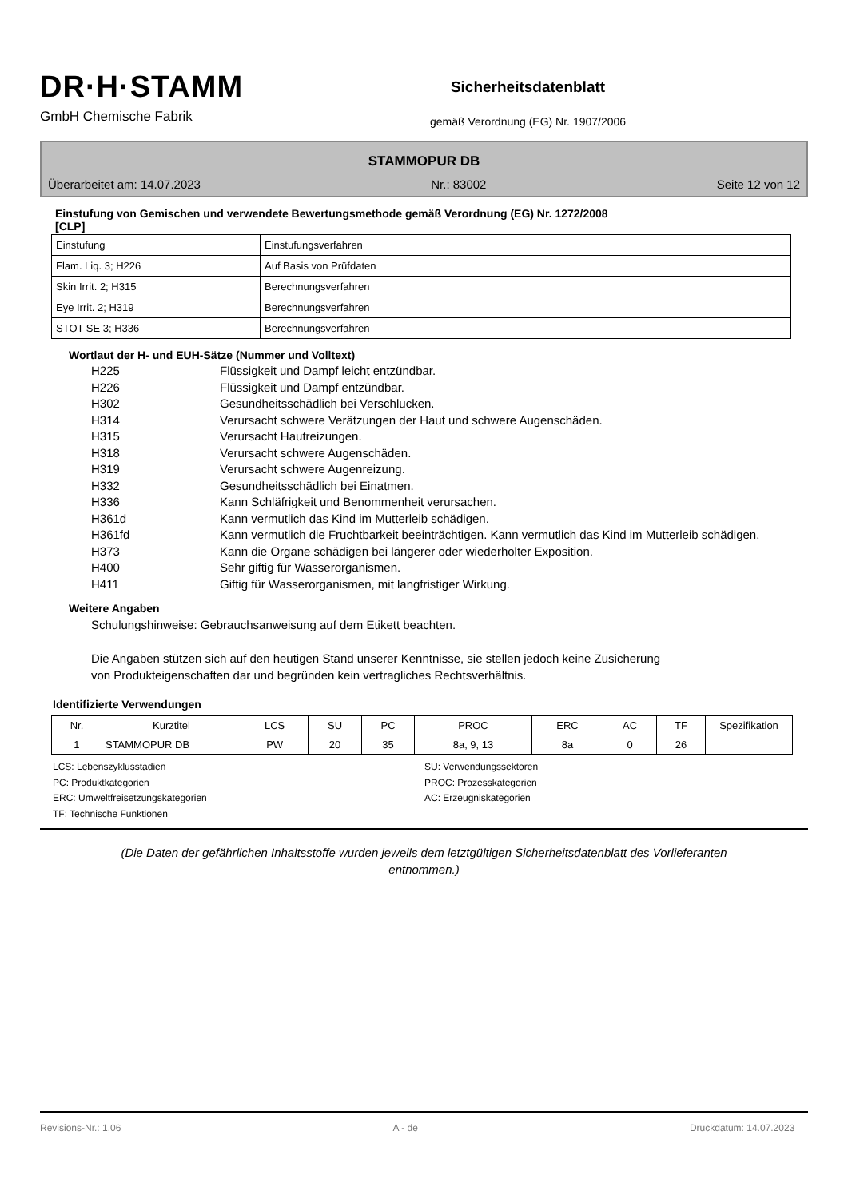DR·H·STAMM
GmbH Chemische Fabrik
Sicherheitsdatenblatt
gemäß Verordnung (EG) Nr. 1907/2006
STAMMOPUR DB
Überarbeitet am: 14.07.2023 Nr.: 83002 Seite 12 von 12
Einstufung von Gemischen und verwendete Bewertungsmethode gemäß Verordnung (EG) Nr. 1272/2008
[CLP]
| Einstufung | Einstufungsverfahren |
| Flam. Liq. 3; H226 | Auf Basis von Prüfdaten |
| Skin Irrit. 2; H315 | Berechnungsverfahren |
| Eye Irrit. 2; H319 | Berechnungsverfahren |
| STOT SE 3; H336 | Berechnungsverfahren |
Wortlaut der H- und EUH-Sätze (Nummer und Volltext)
H225 Flüssigkeit und Dampf leicht entzündbar.
H226 Flüssigkeit und Dampf entzündbar.
H302 Gesundheitsschädlich bei Verschlucken.
H314 Verursacht schwere Verätzungen der Haut und schwere Augenschäden.
H315 Verursacht Hautreizungen.
H318 Verursacht schwere Augenschäden.
H319 Verursacht schwere Augenreizung.
H332 Gesundheitsschädlich bei Einatmen.
H336 Kann Schläfrigkeit und Benommenheit verursachen.
H361d Kann vermutlich das Kind im Mutterleib schädigen.
H361fd Kann vermutlich die Fruchtbarkeit beeinträchtigen. Kann vermutlich das Kind im Mutterleib schädigen.
H373 Kann die Organe schädigen bei längerer oder wiederholter Exposition.
H400 Sehr giftig für Wasserorganismen.
H411 Giftig für Wasserorganismen, mit langfristiger Wirkung.
Weitere Angaben
Schulungshinweise: Gebrauchsanweisung auf dem Etikett beachten.
Die Angaben stützen sich auf den heutigen Stand unserer Kenntnisse, sie stellen jedoch keine Zusicherung
von Produkteigenschaften dar und begründen kein vertragliches Rechtsverhältnis.
Identifizierte Verwendungen
| Nr. | Kurztitel | LCS | SU | PC | PROC | ERC | AC | TF | Spezifikation |
| 1 | STAMMOPUR DB | PW | 20 | 35 | 8a, 9, 13 | 8a | 0 | 26 | |
LCS: Lebenszyklusstadien
SU: Verwendungssektoren
PC: Produktkategorien
PROC: Prozesskategorien
ERC: Umweltfreisetzungskategorien
AC: Erzeugniskategorien
TF: Technische Funktionen
(Die Daten der gefährlichen Inhaltsstoffe wurden jeweils dem letztgültigen Sicherheitsdatenblatt des Vorlieferanten
entnommen.)
Revisions-Nr.: 1,06 A - de Druckdatum: 14.07.2023